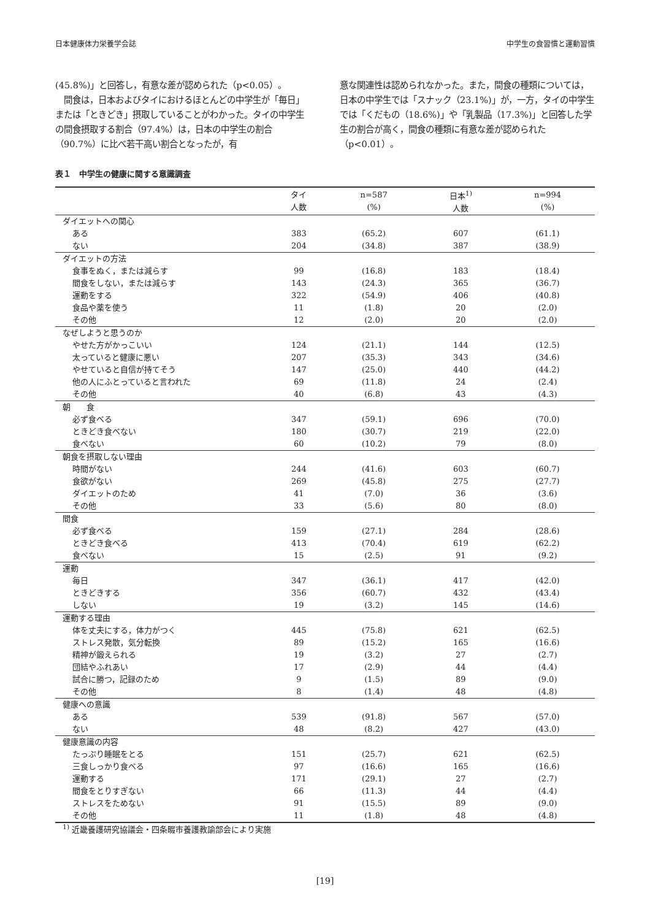日本健康体力栄養学会誌 中学生の食習慣と運動習慣
(45.8%)」と回答し，有意な差が認められた（p<0.05）。
　間食は，日本およびタイにおけるほとんどの中学生が「毎日」または「ときどき」摂取していることがわかった。タイの中学生の間食摂取する割合（97.4%）は，日本の中学生の割合（90.7%）に比べ若干高い割合となったが，有
意な関連性は認められなかった。また，間食の種類については，日本の中学生では「スナック（23.1%)」が，一方，タイの中学生では「くだもの（18.6%)」や「乳製品（17.3%)」と回答した学生の割合が高く，間食の種類に有意な差が認められた（p<0.01）。
表１　中学生の健康に関する意識調査
| | タイ 人数 | n=587 (%) | 日本<sup>1)</sup> 人数 | n=994 (%) |
| --- | --- | --- | --- | --- |
| ダイエットへの関心 | | | | |
| ある | 383 | (65.2) | 607 | (61.1) |
| ない | 204 | (34.8) | 387 | (38.9) |
| ダイエットの方法 | | | | |
| 食事をぬく，または減らす | 99 | (16.8) | 183 | (18.4) |
| 間食をしない，または減らす | 143 | (24.3) | 365 | (36.7) |
| 運動をする | 322 | (54.9) | 406 | (40.8) |
| 食品や薬を使う | 11 | (1.8) | 20 | (2.0) |
| その他 | 12 | (2.0) | 20 | (2.0) |
| なぜしようと思うのか | | | | |
| やせた方がかっこいい | 124 | (21.1) | 144 | (12.5) |
| 太っていると健康に悪い | 207 | (35.3) | 343 | (34.6) |
| やせていると自信が持てそう | 147 | (25.0) | 440 | (44.2) |
| 他の人にふとっていると言われた | 69 | (11.8) | 24 | (2.4) |
| その他 | 40 | (6.8) | 43 | (4.3) |
| 朝 食 | | | | |
| 必ず食べる | 347 | (59.1) | 696 | (70.0) |
| ときどき食べない | 180 | (30.7) | 219 | (22.0) |
| 食べない | 60 | (10.2) | 79 | (8.0) |
| 朝食を摂取しない理由 | | | | |
| 時間がない | 244 | (41.6) | 603 | (60.7) |
| 食欲がない | 269 | (45.8) | 275 | (27.7) |
| ダイエットのため | 41 | (7.0) | 36 | (3.6) |
| その他 | 33 | (5.6) | 80 | (8.0) |
| 間食 | | | | |
| 必ず食べる | 159 | (27.1) | 284 | (28.6) |
| ときどき食べる | 413 | (70.4) | 619 | (62.2) |
| 食べない | 15 | (2.5) | 91 | (9.2) |
| 運動 | | | | |
| 毎日 | 347 | (36.1) | 417 | (42.0) |
| ときどきする | 356 | (60.7) | 432 | (43.4) |
| しない | 19 | (3.2) | 145 | (14.6) |
| 運動する理由 | | | | |
| 体を丈夫にする，体力がつく | 445 | (75.8) | 621 | (62.5) |
| ストレス発散，気分転換 | 89 | (15.2) | 165 | (16.6) |
| 精神が鍛えられる | 19 | (3.2) | 27 | (2.7) |
| 団結やふれあい | 17 | (2.9) | 44 | (4.4) |
| 試合に勝つ，記録のため | 9 | (1.5) | 89 | (9.0) |
| その他 | 8 | (1.4) | 48 | (4.8) |
| 健康への意識 | | | | |
| ある | 539 | (91.8) | 567 | (57.0) |
| ない | 48 | (8.2) | 427 | (43.0) |
| 健康意識の内容 | | | | |
| たっぷり睡眠をとる | 151 | (25.7) | 621 | (62.5) |
| 三食しっかり食べる | 97 | (16.6) | 165 | (16.6) |
| 運動する | 171 | (29.1) | 27 | (2.7) |
| 間食をとりすぎない | 66 | (11.3) | 44 | (4.4) |
| ストレスをためない | 91 | (15.5) | 89 | (9.0) |
| その他 | 11 | (1.8) | 48 | (4.8) |
<sup>1)</sup> 近畿養護研究協議会・四条畷市養護教諭部会により実施
[19]